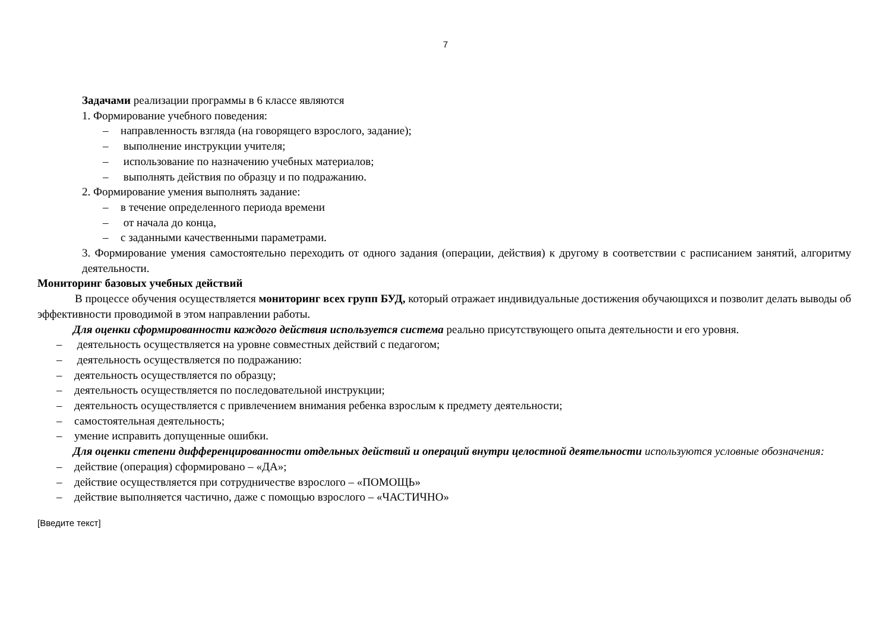7
Задачами реализации программы в 6 классе являются
1. Формирование учебного поведения:
– направленность взгляда (на говорящего взрослого, задание);
– выполнение инструкции учителя;
– использование по назначению учебных материалов;
– выполнять действия по образцу и по подражанию.
2. Формирование умения выполнять задание:
– в течение определенного периода времени
– от начала до конца,
– с заданными качественными параметрами.
3. Формирование умения самостоятельно переходить от одного задания (операции, действия) к другому в соответствии с расписанием занятий, алгоритму деятельности.
Мониторинг базовых учебных действий
В процессе обучения осуществляется мониторинг всех групп БУД, который отражает индивидуальные достижения обучающихся и позволит делать выводы об эффективности проводимой в этом направлении работы.
Для оценки сформированности каждого действия используется система реально присутствующего опыта деятельности и его уровня.
– деятельность осуществляется на уровне совместных действий с педагогом;
– деятельность осуществляется по подражанию:
– деятельность осуществляется по образцу;
– деятельность осуществляется по последовательной инструкции;
– деятельность осуществляется с привлечением внимания ребенка взрослым к предмету деятельности;
– самостоятельная деятельность;
– умение исправить допущенные ошибки.
Для оценки степени дифференцированности отдельных действий и операций внутри целостной деятельности используются условные обозначения:
– действие (операция) сформировано – «ДА»;
– действие осуществляется при сотрудничестве взрослого – «ПОМОЩЬ»
– действие выполняется частично, даже с помощью взрослого – «ЧАСТИЧНО»
[Введите текст]